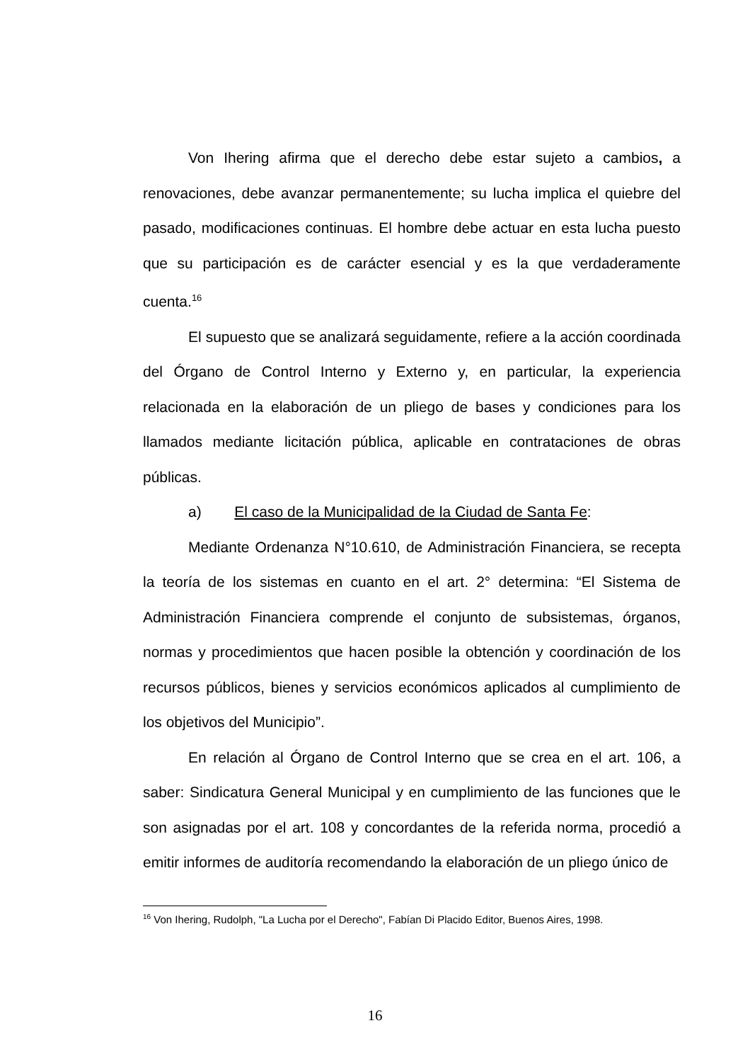Von Ihering afirma que el derecho debe estar sujeto a cambios, a renovaciones, debe avanzar permanentemente; su lucha implica el quiebre del pasado, modificaciones continuas. El hombre debe actuar en esta lucha puesto que su participación es de carácter esencial y es la que verdaderamente cuenta.<sup>16</sup>
El supuesto que se analizará seguidamente, refiere a la acción coordinada del Órgano de Control Interno y Externo y, en particular, la experiencia relacionada en la elaboración de un pliego de bases y condiciones para los llamados mediante licitación pública, aplicable en contrataciones de obras públicas.
a) El caso de la Municipalidad de la Ciudad de Santa Fe:
Mediante Ordenanza N°10.610, de Administración Financiera, se recepta la teoría de los sistemas en cuanto en el art. 2° determina: “El Sistema de Administración Financiera comprende el conjunto de subsistemas, órganos, normas y procedimientos que hacen posible la obtención y coordinación de los recursos públicos, bienes y servicios económicos aplicados al cumplimiento de los objetivos del Municipio”.
En relación al Órgano de Control Interno que se crea en el art. 106, a saber: Sindicatura General Municipal y en cumplimiento de las funciones que le son asignadas por el art. 108 y concordantes de la referida norma, procedió a emitir informes de auditoría recomendando la elaboración de un pliego único de
<sup>16</sup> Von Ihering, Rudolph, "La Lucha por el Derecho", Fabían Di Placido Editor, Buenos Aires, 1998.
16